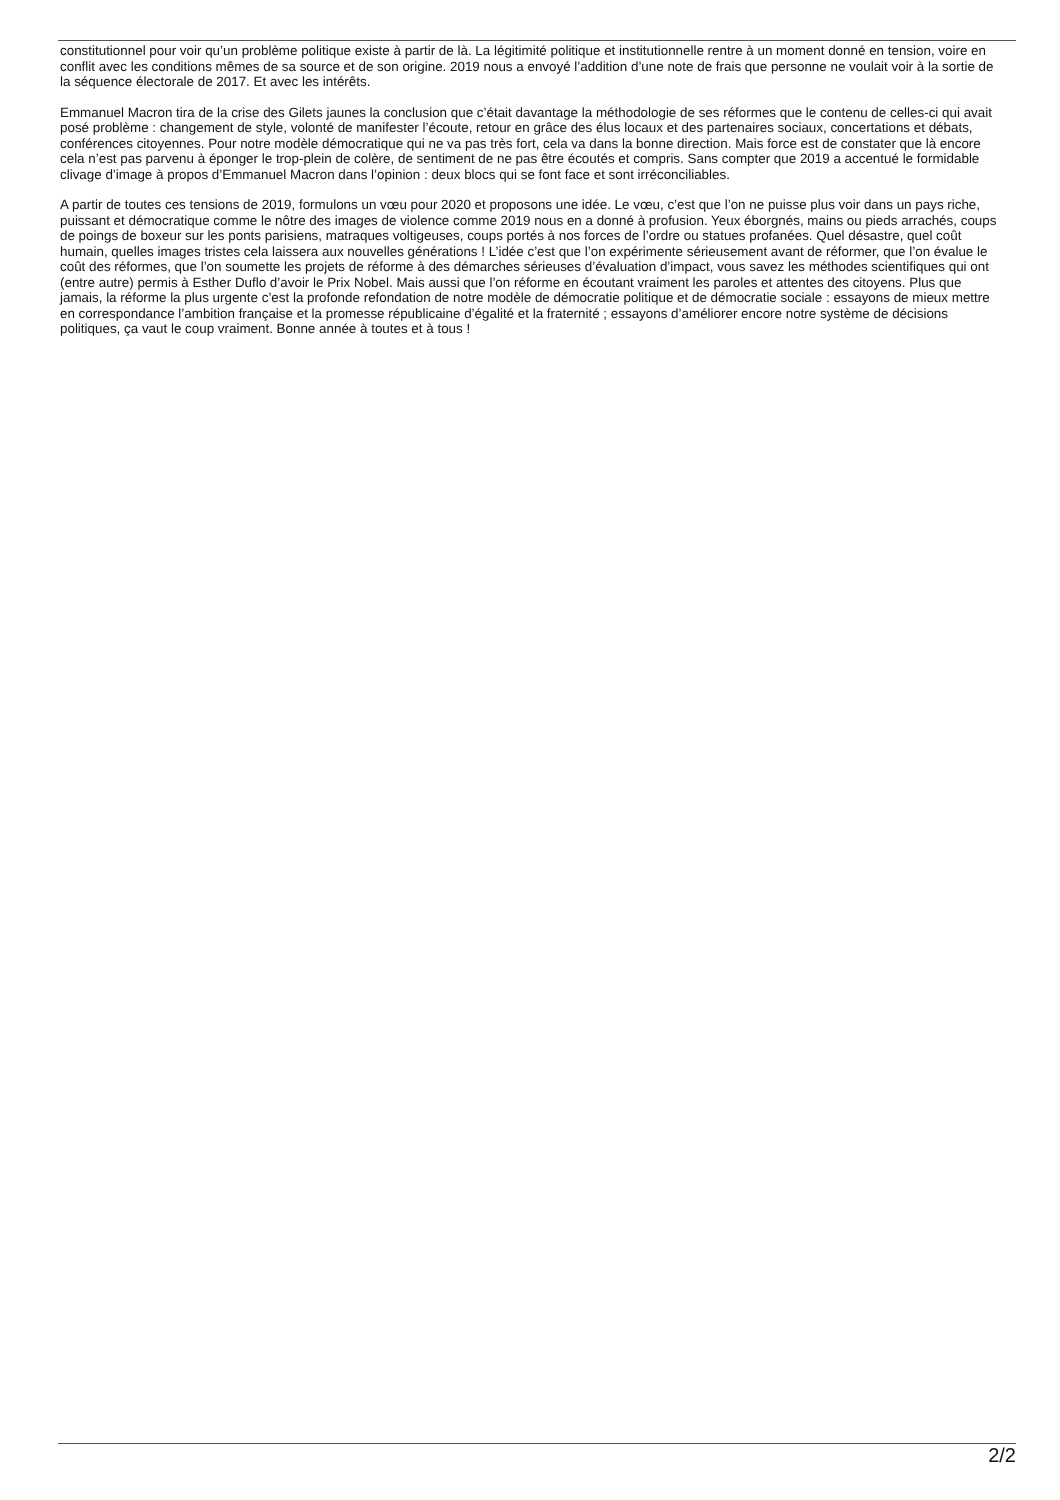constitutionnel pour voir qu’un problème politique existe à partir de là. La légitimité politique et institutionnelle rentre à un moment donné en tension, voire en conflit avec les conditions mêmes de sa source et de son origine. 2019 nous a envoyé l’addition d’une note de frais que personne ne voulait voir à la sortie de la séquence électorale de 2017. Et avec les intérêts.
Emmanuel Macron tira de la crise des Gilets jaunes la conclusion que c’était davantage la méthodologie de ses réformes que le contenu de celles-ci qui avait posé problème : changement de style, volonté de manifester l’écoute, retour en grâce des élus locaux et des partenaires sociaux, concertations et débats, conférences citoyennes. Pour notre modèle démocratique qui ne va pas très fort, cela va dans la bonne direction. Mais force est de constater que là encore cela n’est pas parvenu à éponger le trop-plein de colère, de sentiment de ne pas être écoutés et compris. Sans compter que 2019 a accentué le formidable clivage d’image à propos d’Emmanuel Macron dans l’opinion : deux blocs qui se font face et sont irréconciliables.
A partir de toutes ces tensions de 2019, formulons un vœu pour 2020 et proposons une idée. Le vœu, c’est que l’on ne puisse plus voir dans un pays riche, puissant et démocratique comme le nôtre des images de violence comme 2019 nous en a donné à profusion. Yeux éborgnés, mains ou pieds arrachés, coups de poings de boxeur sur les ponts parisiens, matraques voltigeuses, coups portés à nos forces de l’ordre ou statues profanées. Quel désastre, quel coût humain, quelles images tristes cela laissera aux nouvelles générations ! L’idée c’est que l’on expérimente sérieusement avant de réformer, que l’on évalue le coût des réformes, que l’on soumette les projets de réforme à des démarches sérieuses d’évaluation d’impact, vous savez les méthodes scientifiques qui ont (entre autre) permis à Esther Duflo d’avoir le Prix Nobel. Mais aussi que l’on réforme en écoutant vraiment les paroles et attentes des citoyens. Plus que jamais, la réforme la plus urgente c’est la profonde refondation de notre modèle de démocratie politique et de démocratie sociale : essayons de mieux mettre en correspondance l’ambition française et la promesse républicaine d’égalité et la fraternité ; essayons d’améliorer encore notre système de décisions politiques, ça vaut le coup vraiment. Bonne année à toutes et à tous !
2/2